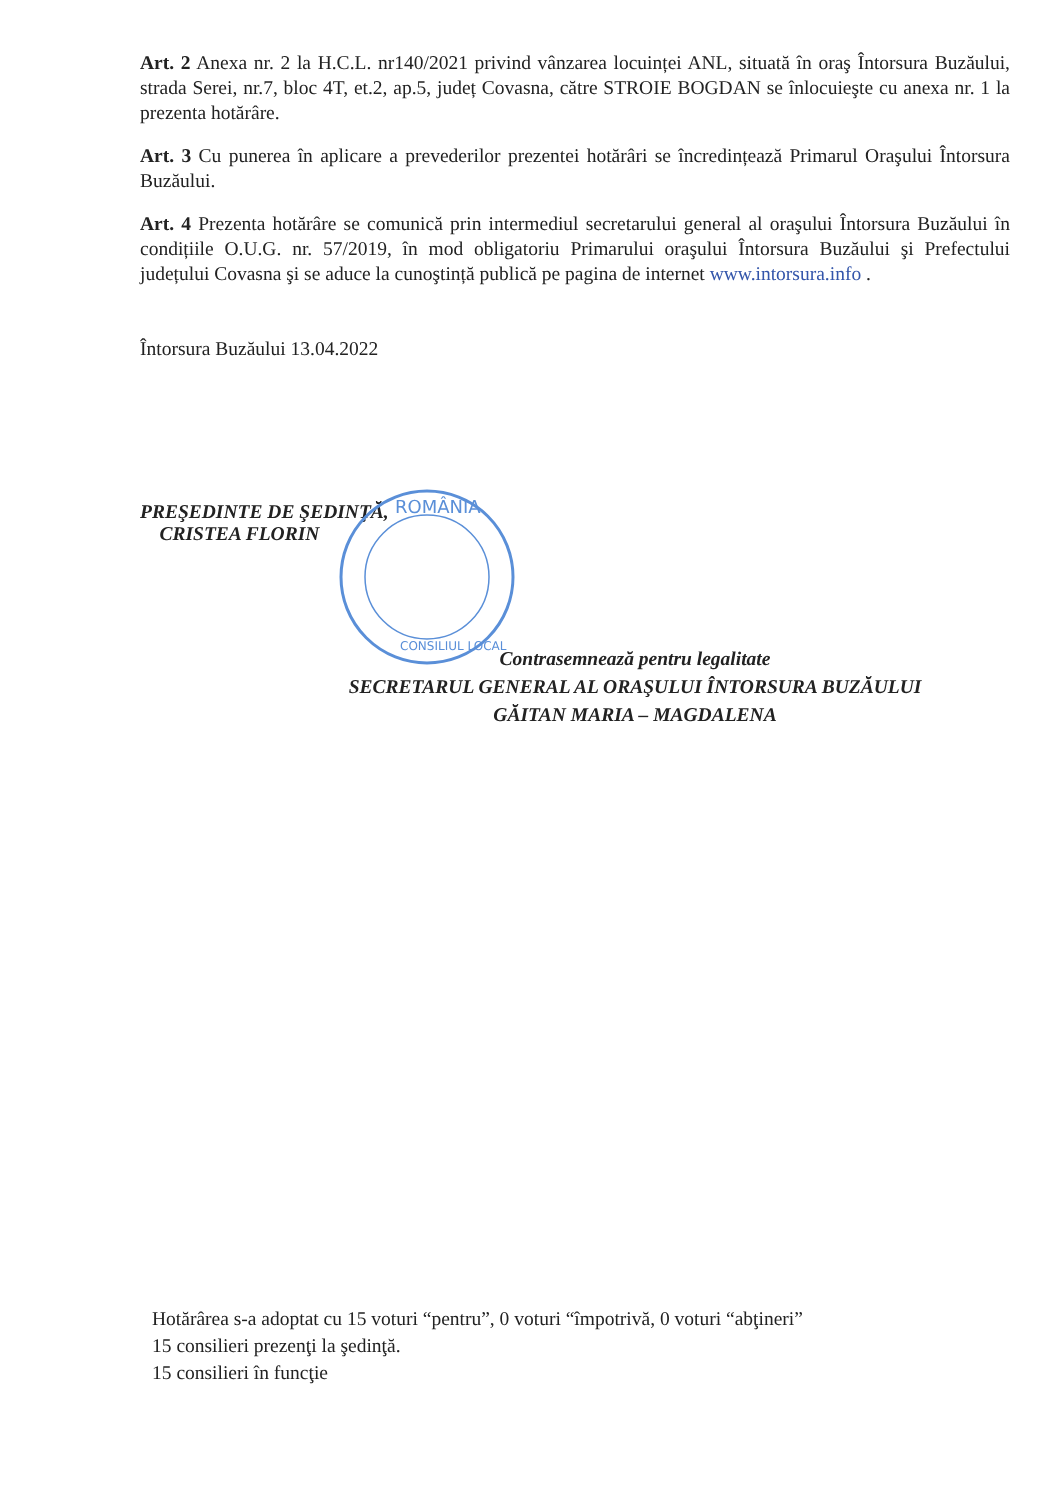Art. 2 Anexa nr. 2 la H.C.L. nr140/2021 privind vânzarea locuinței ANL, situată în oraş Întorsura Buzăului, strada Serei, nr.7, bloc 4T, et.2, ap.5, județ Covasna, către STROIE BOGDAN se înlocuieşte cu anexa nr. 1 la prezenta hotărâre.
Art. 3 Cu punerea în aplicare a prevederilor prezentei hotărâri se încredințează Primarul Oraşului Întorsura Buzăului.
Art. 4 Prezenta hotărâre se comunică prin intermediul secretarului general al oraşului Întorsura Buzăului în condițiile O.U.G. nr. 57/2019, în mod obligatoriu Primarului oraşului Întorsura Buzăului şi Prefectului județului Covasna şi se aduce la cunoştință publică pe pagina de internet www.intorsura.info .
Întorsura Buzăului 13.04.2022
PREŞEDINTE DE ŞEDINŢĂ,
CRISTEA FLORIN
Contrasemnează pentru legalitate
SECRETARUL GENERAL AL ORAŞULUI ÎNTORSURA BUZĂULUI
GĂITAN MARIA – MAGDALENA
ROMÂNIA
CONSILIUL LOCAL
Hotărârea s-a adoptat cu 15 voturi “pentru”, 0 voturi “împotrivă, 0 voturi “abţineri”
15 consilieri prezenţi la şedinţă.
15 consilieri în funcţie